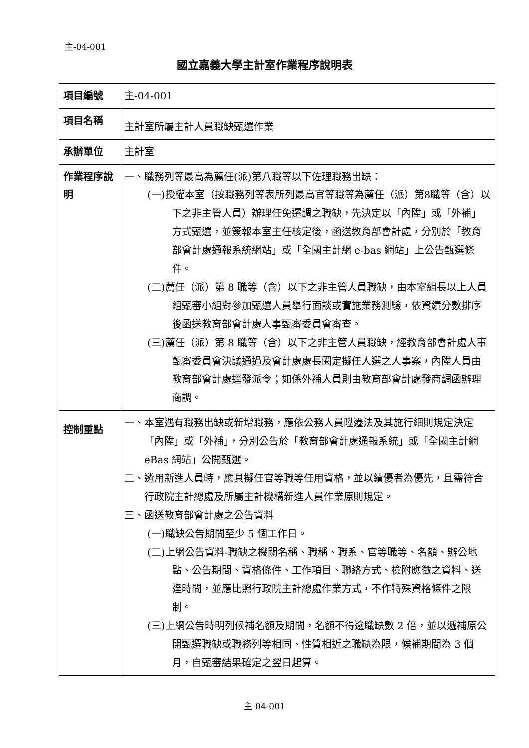主-04-001
國立嘉義大學主計室作業程序說明表
| 項目編號 | 主-04-001 |
| 項目名稱 | 主計室所屬主計人員職缺甄選作業 |
| 承辦單位 | 主計室 |
| 作業程序說明 | 一、職務列等最高為薦任(派)第八職等以下佐理職務出缺： (一)授權本室（按職務列等表所列最高官等職等為薦任（派）第8職等（含）以下之非主管人員）辦理任免遷調之職缺，先決定以「內陞」或「外補」方式甄選，並簽報本室主任核定後，函送教育部會計處，分別於「教育部會計處通報系統網站」或「全國主計網 e-bas 網站」上公告甄選條件。 (二)薦任（派）第 8 職等（含）以下之非主管人員職缺，由本室組長以上人員組甄審小組對參加甄選人員舉行面談或實施業務測驗，依資績分數排序後函送教育部會計處人事甄審委員會審查。 (三)薦任（派）第 8 職等（含）以下之非主管人員職缺，經教育部會計處人事甄審委員會決議通過及會計處處長圈定擬任人選之人事案，內陞人員由教育部會計處逕發派令；如係外補人員則由教育部會計處發商調函辦理商調。 |
| 控制重點 | 一、本室遇有職務出缺或新增職務，應依公務人員陞遷法及其施行細則規定決定「內陞」或「外補」，分別公告於「教育部會計處通報系統」或「全國主計網 eBas 網站」公開甄選。 二、遴用新進人員時，應具擬任官等職等任用資格，並以績優者為優先，且需符合行政院主計總處及所屬主計機構新進人員作業原則規定。 三、函送教育部會計處之公告資料 (一)職缺公告期間至少 5 個工作日。 (二)上網公告資料-職缺之機關名稱、職稱、職系、官等職等、名額、辦公地點、公告期間、資格條件、工作項目、聯絡方式、檢附應徵之資料、送達時間，並應比照行政院主計總處作業方式，不作特殊資格條件之限制。 (三)上網公告時明列候補名額及期間，名額不得逾職缺數 2 倍，並以遞補原公開甄選職缺或職務列等相同、性質相近之職缺為限，候補期間為 3 個月，自甄審結果確定之翌日起算。 |
主-04-001